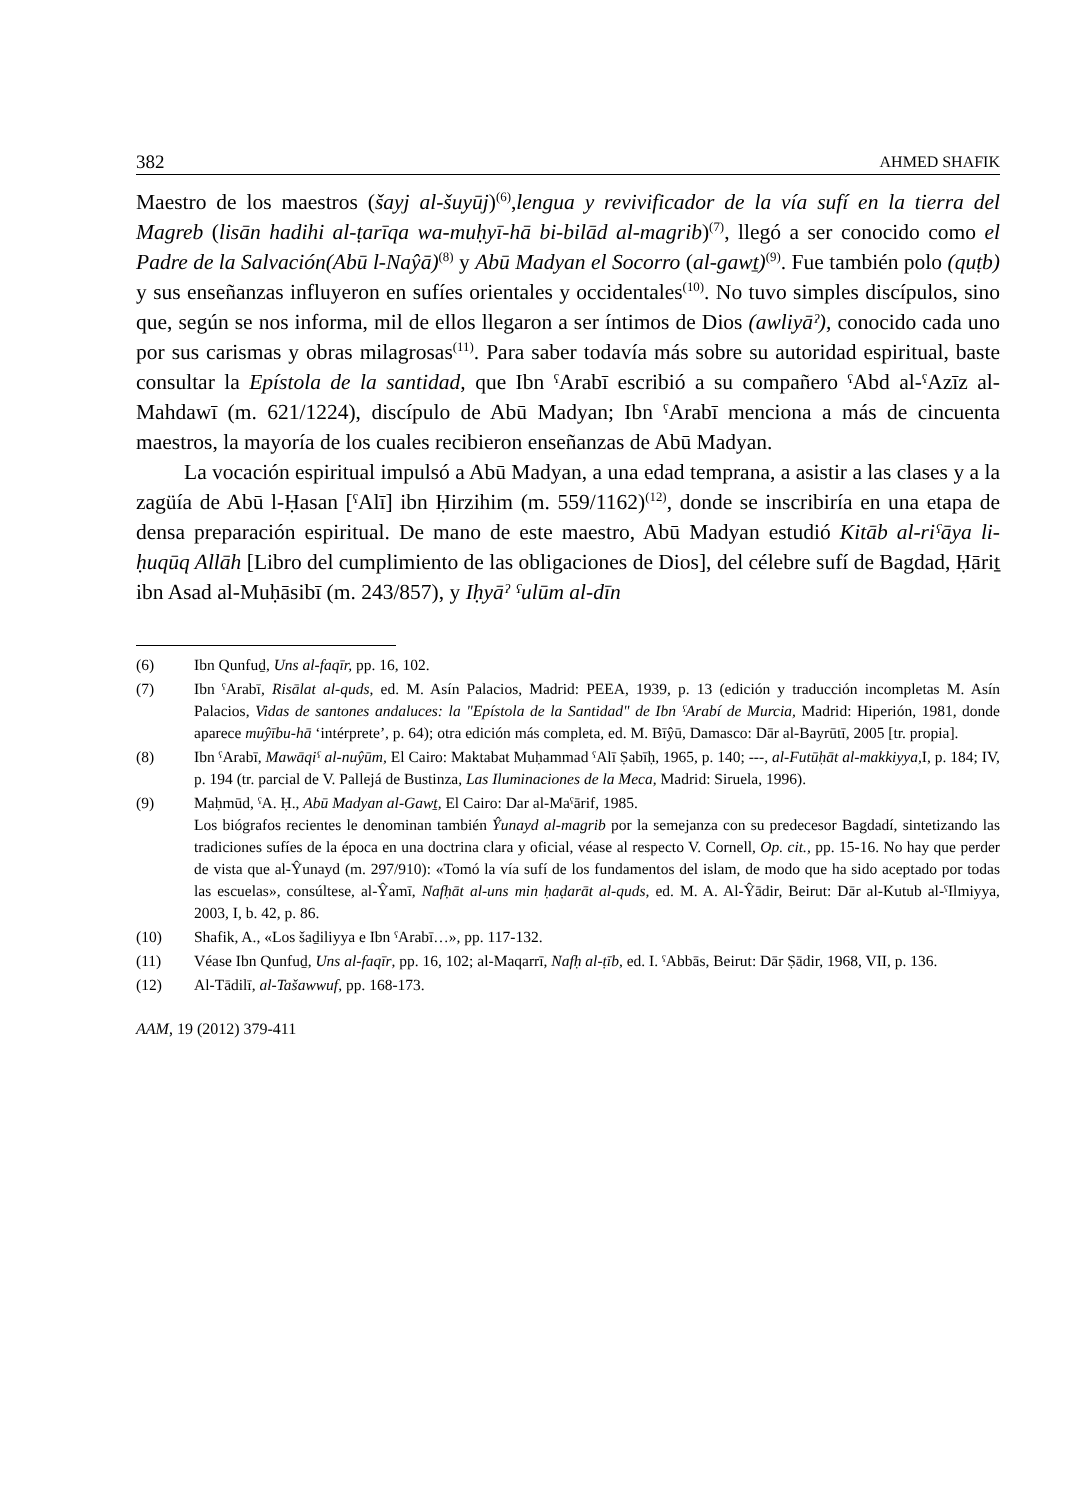382 AHMED SHAFIK
Maestro de los maestros (šayj al-šuyūj)<sup>(6)</sup>,lengua y revivificador de la vía sufí en la tierra del Magreb (lisān hadihi al-ṭarīqa wa-muḥyī-hā bi-bilād al-magrib)<sup>(7)</sup>, llegó a ser conocido como el Padre de la Salvación(Abū l-Naŷā)<sup>(8)</sup> y Abū Madyan el Socorro (al-gawṯ)<sup>(9)</sup>. Fue también polo (quṭb) y sus enseñanzas influyeron en sufíes orientales y occidentales<sup>(10)</sup>. No tuvo simples discípulos, sino que, según se nos informa, mil de ellos llegaron a ser íntimos de Dios (awliyāˀ), conocido cada uno por sus carismas y obras milagrosas<sup>(11)</sup>. Para saber todavía más sobre su autoridad espiritual, baste consultar la Epístola de la santidad, que Ibn ˁArabī escribió a su compañero ˁAbd al-ˁAzīz al-Mahdawī (m. 621/1224), discípulo de Abū Madyan; Ibn ˁArabī menciona a más de cincuenta maestros, la mayoría de los cuales recibieron enseñanzas de Abū Madyan.
La vocación espiritual impulsó a Abū Madyan, a una edad temprana, a asistir a las clases y a la zagüía de Abū l-Ḥasan [ˁAlī] ibn Ḥirzihim (m. 559/1162)<sup>(12)</sup>, donde se inscribiría en una etapa de densa preparación espiritual. De mano de este maestro, Abū Madyan estudió Kitāb al-riˁāya li-ḥuqūq Allāh [Libro del cumplimiento de las obligaciones de Dios], del célebre sufí de Bagdad, Ḥāriṯ ibn Asad al-Muḥāsibī (m. 243/857), y Iḥyāˀ ˁulūm al-dīn
(6) Ibn Qunfuḏ, Uns al-faqīr, pp. 16, 102.
(7) Ibn ˁArabī, Risālat al-quds, ed. M. Asín Palacios, Madrid: PEEA, 1939, p. 13 (edición y traducción incompletas M. Asín Palacios, Vidas de santones andaluces: la "Epístola de la Santidad" de Ibn ˁArabí de Murcia, Madrid: Hiperión, 1981, donde aparece muŷību-hā ‘intérprete’, p. 64); otra edición más completa, ed. M. Bīŷū, Damasco: Dār al-Bayrūtī, 2005 [tr. propia].
(8) Ibn ˁArabī, Mawāqiˁ al-nuŷūm, El Cairo: Maktabat Muḥammad ˁAlī Ṣabīḥ, 1965, p. 140; ---, al-Futūḥāt al-makkiyya, I, p. 184; IV, p. 194 (tr. parcial de V. Pallejá de Bustinza, Las Iluminaciones de la Meca, Madrid: Siruela, 1996).
(9) Maḥmūd, ˁA. Ḥ., Abū Madyan al-Gawṯ, El Cairo: Dar al-Maˁārif, 1985.
Los biógrafos recientes le denominan también Ŷunayd al-magrib por la semejanza con su predecesor Bagdadí, sintetizando las tradiciones sufíes de la época en una doctrina clara y oficial, véase al respecto V. Cornell, Op. cit., pp. 15-16. No hay que perder de vista que al-Ŷunayd (m. 297/910): «Tomó la vía sufí de los fundamentos del islam, de modo que ha sido aceptado por todas las escuelas», consúltese, al-Ŷamī, Nafḥāt al-uns min ḥaḍarāt al-quds, ed. M. A. Al-Ŷādir, Beirut: Dār al-Kutub al-ˁIlmiyya, 2003, I, b. 42, p. 86.
(10) Shafik, A., «Los šaḏiliyya e Ibn ˁArabī…», pp. 117-132.
(11) Véase Ibn Qunfuḏ, Uns al-faqīr, pp. 16, 102; al-Maqarrī, Nafḥ al-ṭīb, ed. I. ˁAbbās, Beirut: Dār Ṣādir, 1968, VII, p. 136.
(12) Al-Tādilī, al-Tašawwuf, pp. 168-173.
AAM, 19 (2012) 379-411